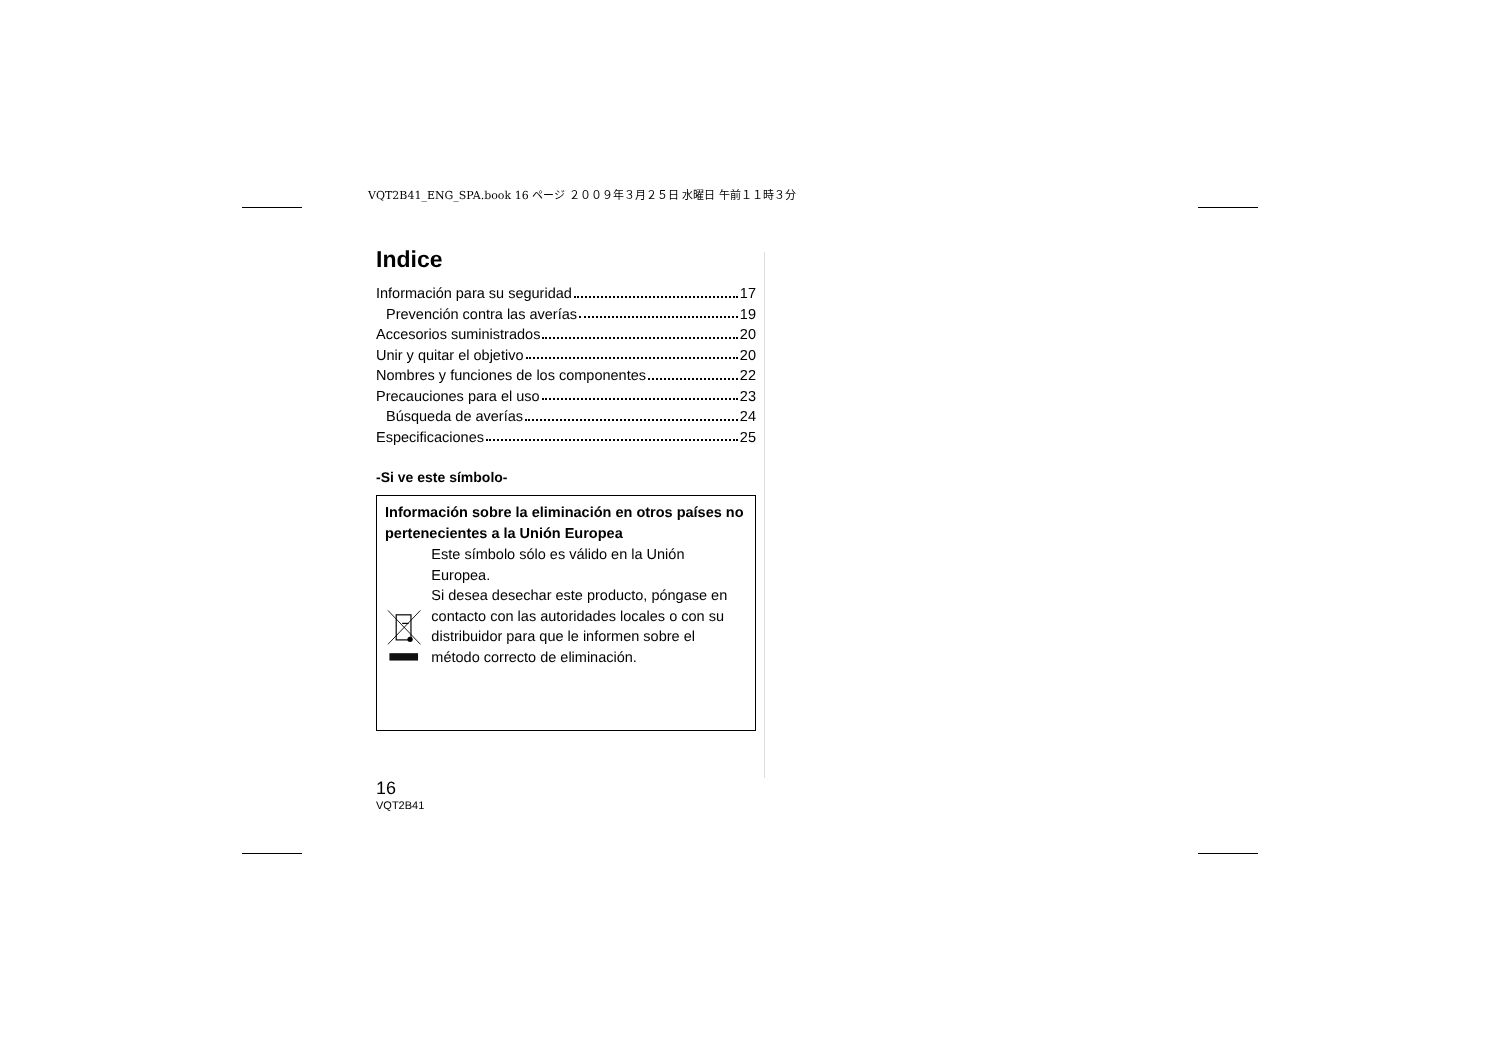VQT2B41_ENG_SPA.book 16 ページ ２００９年３月２５日 水曜日 午前１１時３分
Indice
Información para su seguridad 17
Prevención contra las averías 19
Accesorios suministrados 20
Unir y quitar el objetivo 20
Nombres y funciones de los componentes 22
Precauciones para el uso 23
Búsqueda de averías 24
Especificaciones 25
-Si ve este símbolo-
Información sobre la eliminación en otros países no pertenecientes a la Unión Europea
Este símbolo sólo es válido en la Unión Europea.
Si desea desechar este producto, póngase en contacto con las autoridades locales o con su distribuidor para que le informen sobre el método correcto de eliminación.
16
VQT2B41